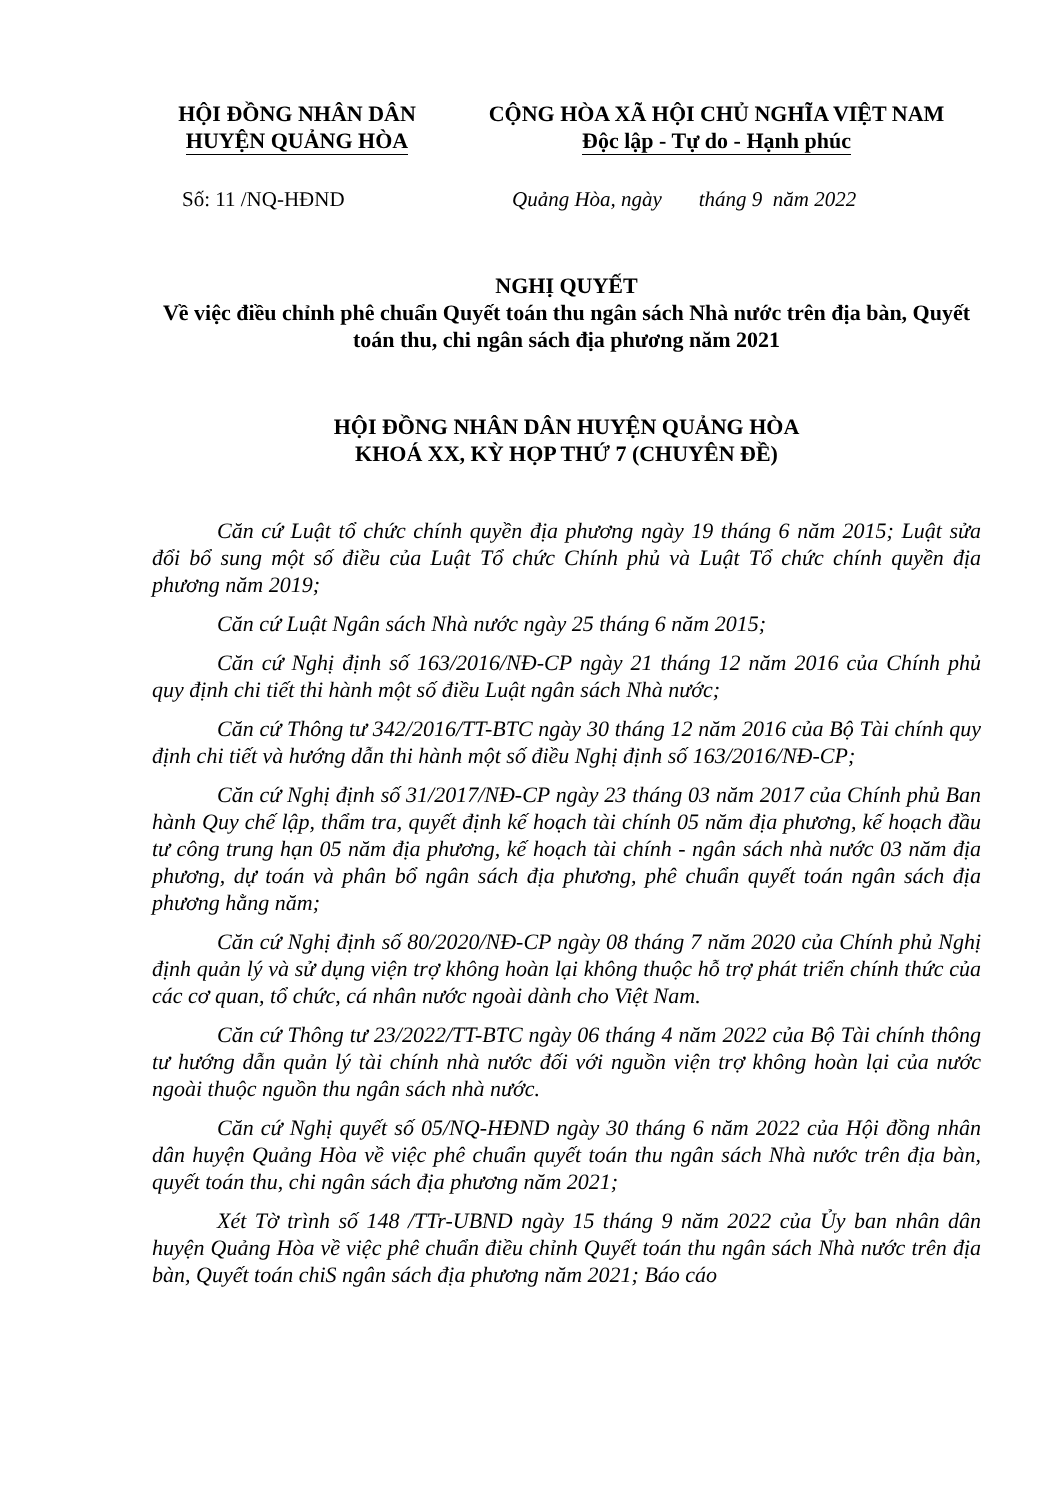HỘI ĐỒNG NHÂN DÂN
HUYỆN QUẢNG HÒA
CỘNG HÒA XÃ HỘI CHỦ NGHĨA VIỆT NAM
Độc lập - Tự do - Hạnh phúc
Số: 11 /NQ-HĐND Quảng Hòa, ngày tháng 9 năm 2022
NGHỊ QUYẾT
Về việc điều chỉnh phê chuẩn Quyết toán thu ngân sách Nhà nước trên địa bàn, Quyết toán thu, chi ngân sách địa phương năm 2021
HỘI ĐỒNG NHÂN DÂN HUYỆN QUẢNG HÒA
KHOÁ XX, KỲ HỌP THỨ 7 (CHUYÊN ĐỀ)
Căn cứ Luật tổ chức chính quyền địa phương ngày 19 tháng 6 năm 2015; Luật sửa đổi bổ sung một số điều của Luật Tổ chức Chính phủ và Luật Tổ chức chính quyền địa phương năm 2019;
Căn cứ Luật Ngân sách Nhà nước ngày 25 tháng 6 năm 2015;
Căn cứ Nghị định số 163/2016/NĐ-CP ngày 21 tháng 12 năm 2016 của Chính phủ quy định chi tiết thi hành một số điều Luật ngân sách Nhà nước;
Căn cứ Thông tư 342/2016/TT-BTC ngày 30 tháng 12 năm 2016 của Bộ Tài chính quy định chi tiết và hướng dẫn thi hành một số điều Nghị định số 163/2016/NĐ-CP;
Căn cứ Nghị định số 31/2017/NĐ-CP ngày 23 tháng 03 năm 2017 của Chính phủ Ban hành Quy chế lập, thẩm tra, quyết định kế hoạch tài chính 05 năm địa phương, kế hoạch đầu tư công trung hạn 05 năm địa phương, kế hoạch tài chính - ngân sách nhà nước 03 năm địa phương, dự toán và phân bổ ngân sách địa phương, phê chuẩn quyết toán ngân sách địa phương hằng năm;
Căn cứ Nghị định số 80/2020/NĐ-CP ngày 08 tháng 7 năm 2020 của Chính phủ Nghị định quản lý và sử dụng viện trợ không hoàn lại không thuộc hỗ trợ phát triển chính thức của các cơ quan, tổ chức, cá nhân nước ngoài dành cho Việt Nam.
Căn cứ Thông tư 23/2022/TT-BTC ngày 06 tháng 4 năm 2022 của Bộ Tài chính thông tư hướng dẫn quản lý tài chính nhà nước đối với nguồn viện trợ không hoàn lại của nước ngoài thuộc nguồn thu ngân sách nhà nước.
Căn cứ Nghị quyết số 05/NQ-HĐND ngày 30 tháng 6 năm 2022 của Hội đồng nhân dân huyện Quảng Hòa về việc phê chuẩn quyết toán thu ngân sách Nhà nước trên địa bàn, quyết toán thu, chi ngân sách địa phương năm 2021;
Xét Tờ trình số 148 /TTr-UBND ngày 15 tháng 9 năm 2022 của Ủy ban nhân dân huyện Quảng Hòa về việc phê chuẩn điều chỉnh Quyết toán thu ngân sách Nhà nước trên địa bàn, Quyết toán chiS ngân sách địa phương năm 2021; Báo cáo